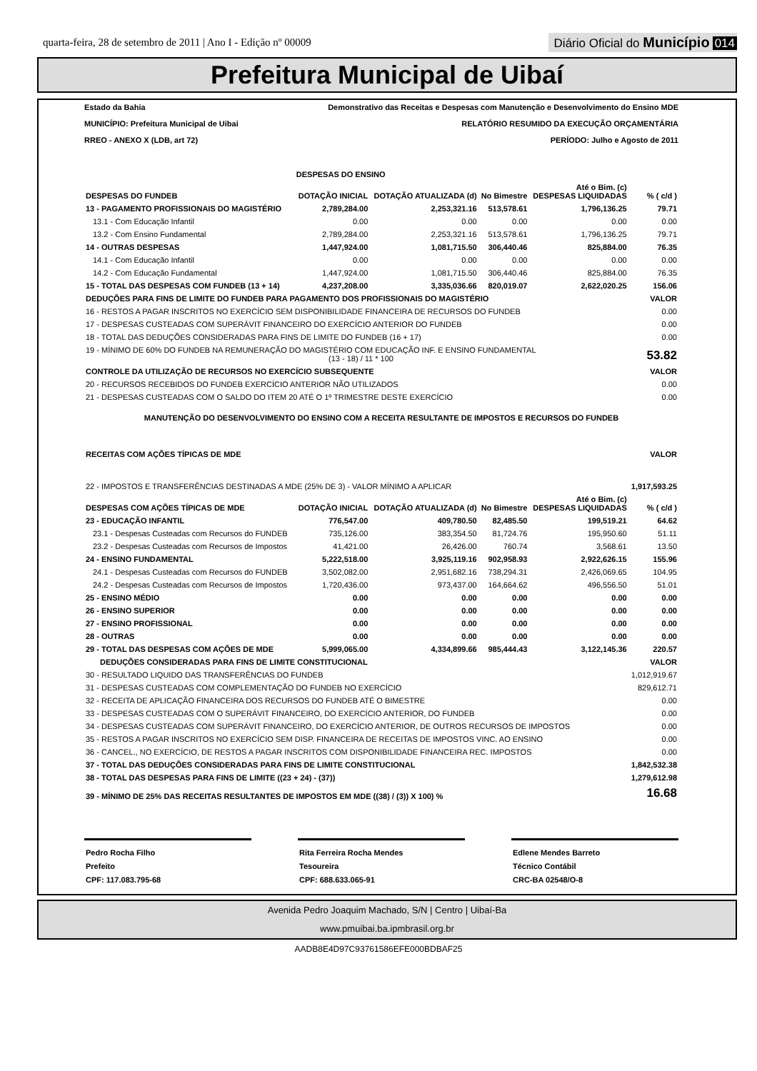quarta-feira, 28 de setembro de 2011 | Ano I - Edição nº 00009
Diário Oficial do Município 014
Prefeitura Municipal de Uibaí
Estado da Bahia Demonstrativo das Receitas e Despesas com Manutenção e Desenvolvimento do Ensino MDE
MUNICÍPIO: Prefeitura Municipal de Uibai RELATÓRIO RESUMIDO DA EXECUÇÃO ORÇAMENTÁRIA
RREO - ANEXO X (LDB, art 72) PERÍODO: Julho e Agosto de 2011
| | DESPESAS DO ENSINO | | | | |
| --- | --- | --- | --- | --- | --- |
| DESPESAS DO FUNDEB | DOTAÇÃO INICIAL | DOTAÇÃO ATUALIZADA (d) | No Bimestre | Até o Bim. (c) DESPESAS LIQUIDADAS | % ( c/d ) |
| 13 - PAGAMENTO PROFISSIONAIS DO MAGISTÉRIO | 2,789,284.00 | 2,253,321.16 | 513,578.61 | 1,796,136.25 | 79.71 |
| 13.1 - Com Educação Infantil | 0.00 | 0.00 | 0.00 | 0.00 | 0.00 |
| 13.2 - Com Ensino Fundamental | 2,789,284.00 | 2,253,321.16 | 513,578.61 | 1,796,136.25 | 79.71 |
| 14 - OUTRAS DESPESAS | 1,447,924.00 | 1,081,715.50 | 306,440.46 | 825,884.00 | 76.35 |
| 14.1 - Com Educação Infantil | 0.00 | 0.00 | 0.00 | 0.00 | 0.00 |
| 14.2 - Com Educação Fundamental | 1,447,924.00 | 1,081,715.50 | 306,440.46 | 825,884.00 | 76.35 |
| 15 - TOTAL DAS DESPESAS COM FUNDEB (13 + 14) | 4,237,208.00 | 3,335,036.66 | 820,019.07 | 2,622,020.25 | 156.06 |
| DEDUÇÕES PARA FINS DE LIMITE DO FUNDEB PARA PAGAMENTO DOS PROFISSIONAIS DO MAGISTÉRIO | | | | | VALOR |
| 16 - RESTOS A PAGAR INSCRITOS NO EXERCÍCIO SEM DISPONIBILIDADE FINANCEIRA DE RECURSOS DO FUNDEB | | | | | 0.00 |
| 17 - DESPESAS CUSTEADAS COM SUPERÁVIT FINANCEIRO DO EXERCÍCIO ANTERIOR DO FUNDEB | | | | | 0.00 |
| 18 - TOTAL DAS DEDUÇÕES CONSIDERADAS PARA FINS DE LIMITE DO FUNDEB (16 + 17) | | | | | 0.00 |
| 19 - MÍNIMO DE 60% DO FUNDEB NA REMUNERAÇÃO DO MAGISTÉRIO COM EDUCAÇÃO INF. E ENSINO FUNDAMENTAL (13 - 18) / 11 * 100 | | | | | 53.82 |
| CONTROLE DA UTILIZAÇÃO DE RECURSOS NO EXERCÍCIO SUBSEQUENTE | | | | | VALOR |
| 20 - RECURSOS RECEBIDOS DO FUNDEB EXERCÍCIO ANTERIOR NÃO UTILIZADOS | | | | | 0.00 |
| 21 - DESPESAS CUSTEADAS COM O SALDO DO ITEM 20 ATÉ O 1º TRIMESTRE DESTE EXERCÍCIO | | | | | 0.00 |
| MANUTENÇÃO DO DESENVOLVIMENTO DO ENSINO COM A RECEITA RESULTANTE DE IMPOSTOS E RECURSOS DO FUNDEB | | | | | |
| RECEITAS COM AÇÕES TÍPICAS DE MDE | | | | | VALOR |
| 22 - IMPOSTOS E TRANSFERÊNCIAS DESTINADAS A MDE (25% DE 3) - VALOR MÍNIMO A APLICAR | | | | | 1,917,593.25 |
| DESPESAS COM AÇÕES TÍPICAS DE MDE | DOTAÇÃO INICIAL | DOTAÇÃO ATUALIZADA (d) | No Bimestre | Até o Bim. (c) DESPESAS LIQUIDADAS | % ( c/d ) |
| 23 - EDUCAÇÃO INFANTIL | 776,547.00 | 409,780.50 | 82,485.50 | 199,519.21 | 64.62 |
| 23.1 - Despesas Custeadas com Recursos do FUNDEB | 735,126.00 | 383,354.50 | 81,724.76 | 195,950.60 | 51.11 |
| 23.2 - Despesas Custeadas com Recursos de Impostos | 41,421.00 | 26,426.00 | 760.74 | 3,568.61 | 13.50 |
| 24 - ENSINO FUNDAMENTAL | 5,222,518.00 | 3,925,119.16 | 902,958.93 | 2,922,626.15 | 155.96 |
| 24.1 - Despesas Custeadas com Recursos do FUNDEB | 3,502,082.00 | 2,951,682.16 | 738,294.31 | 2,426,069.65 | 104.95 |
| 24.2 - Despesas Custeadas com Recursos de Impostos | 1,720,436.00 | 973,437.00 | 164,664.62 | 496,556.50 | 51.01 |
| 25 - ENSINO MÉDIO | 0.00 | 0.00 | 0.00 | 0.00 | 0.00 |
| 26 - ENSINO SUPERIOR | 0.00 | 0.00 | 0.00 | 0.00 | 0.00 |
| 27 - ENSINO PROFISSIONAL | 0.00 | 0.00 | 0.00 | 0.00 | 0.00 |
| 28 - OUTRAS | 0.00 | 0.00 | 0.00 | 0.00 | 0.00 |
| 29 - TOTAL DAS DESPESAS COM AÇÕES DE MDE | 5,999,065.00 | 4,334,899.66 | 985,444.43 | 3,122,145.36 | 220.57 |
| DEDUÇÕES CONSIDERADAS PARA FINS DE LIMITE CONSTITUCIONAL | | | | | VALOR |
| 30 - RESULTADO LIQUIDO DAS TRANSFERÊNCIAS DO FUNDEB | | | | | 1,012,919.67 |
| 31 - DESPESAS CUSTEADAS COM COMPLEMENTAÇÃO DO FUNDEB NO EXERCÍCIO | | | | | 829,612.71 |
| 32 - RECEITA DE APLICAÇÃO FINANCEIRA DOS RECURSOS DO FUNDEB ATÉ O BIMESTRE | | | | | 0.00 |
| 33 - DESPESAS CUSTEADAS COM O SUPERÁVIT FINANCEIRO, DO EXERCÍCIO ANTERIOR, DO FUNDEB | | | | | 0.00 |
| 34 - DESPESAS CUSTEADAS COM SUPERÁVIT FINANCEIRO, DO EXERCÍCIO ANTERIOR, DE OUTROS RECURSOS DE IMPOSTOS | | | | | 0.00 |
| 35 - RESTOS A PAGAR INSCRITOS NO EXERCÍCIO SEM DISP. FINANCEIRA DE RECEITAS DE IMPOSTOS VINC. AO ENSINO | | | | | 0.00 |
| 36 - CANCEL., NO EXERCÍCIO, DE RESTOS A PAGAR INSCRITOS COM DISPONIBILIDADE FINANCEIRA REC. IMPOSTOS | | | | | 0.00 |
| 37 - TOTAL DAS DEDUÇÕES CONSIDERADAS PARA FINS DE LIMITE CONSTITUCIONAL | | | | | 1,842,532.38 |
| 38 - TOTAL DAS DESPESAS PARA FINS DE LIMITE ((23 + 24) - (37)) | | | | | 1,279,612.98 |
| 39 - MÍNIMO DE 25% DAS RECEITAS RESULTANTES DE IMPOSTOS EM MDE ((38) / (3)) X 100) % | | | | | 16.68 |
Pedro Rocha Filho
Prefeito
CPF: 117.083.795-68
Rita Ferreira Rocha Mendes
Tesoureira
CPF: 688.633.065-91
Edlene Mendes Barreto
Técnico Contábil
CRC-BA 02548/O-8
Avenida Pedro Joaquim Machado, S/N | Centro | Uibaí-Ba
www.pmuibai.ba.ipmbrasil.org.br
AADB8E4D97C93761586EFE000BDBAF25